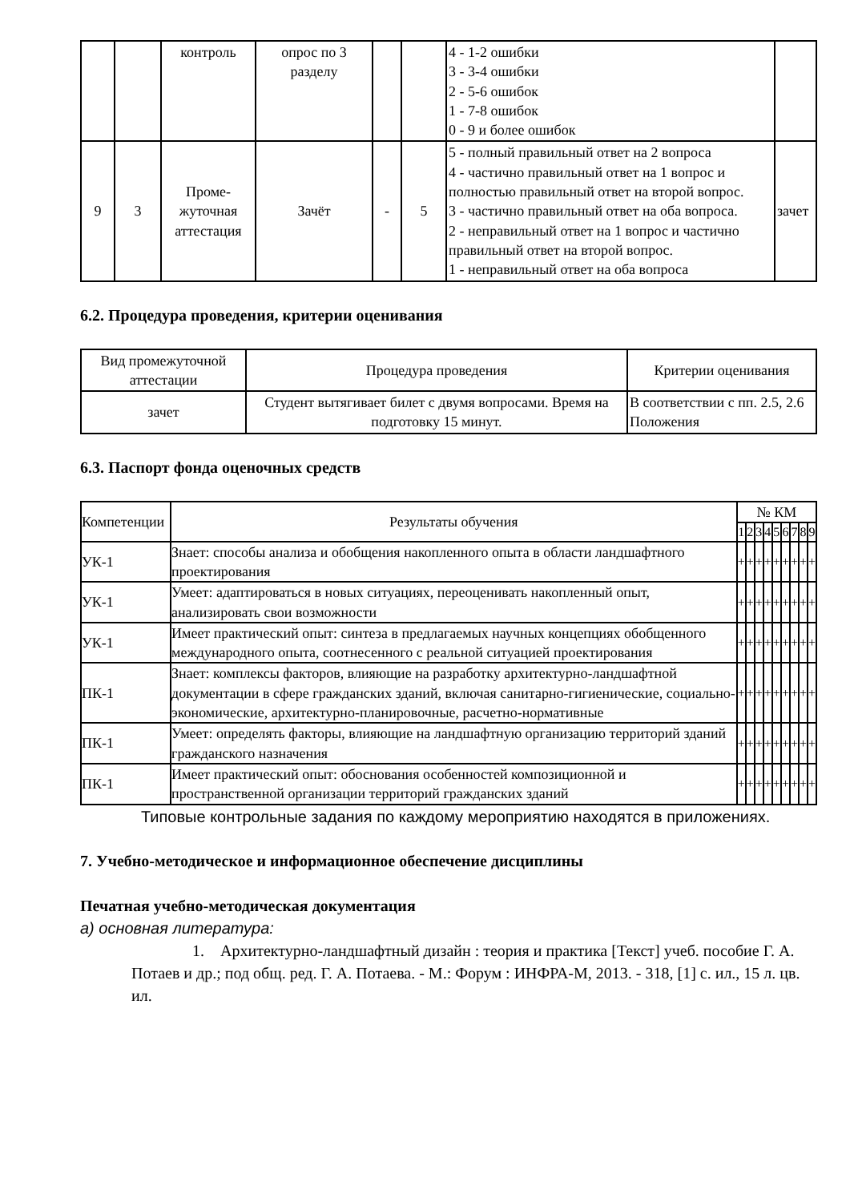| | | контроль | опрос по 3 разделу | | | 4 - 1-2 ошибки 3 - 3-4 ошибки 2 - 5-6 ошибок 1 - 7-8 ошибок 0 - 9 и более ошибок | |
| 9 | 3 | Проме- жуточная аттестация | Зачёт | - | 5 | 5 - полный правильный ответ на 2 вопроса 4 - частично правильный ответ на 1 вопрос и полностью правильный ответ на второй вопрос. 3 - частично правильный ответ на оба вопроса. 2 - неправильный ответ на 1 вопрос и частично правильный ответ на второй вопрос. 1 - неправильный ответ на оба вопроса | зачет |
6.2. Процедура проведения, критерии оценивания
| Вид промежуточной аттестации | Процедура проведения | Критерии оценивания |
| --- | --- | --- |
| зачет | Студент вытягивает билет с двумя вопросами. Время на подготовку 15 минут. | В соответствии с пп. 2.5, 2.6 Положения |
6.3. Паспорт фонда оценочных средств
| Компетенции | Результаты обучения | № КМ | | | | | | | | |
| | | 1 | 2 | 3 | 4 | 5 | 6 | 7 | 8 | 9 |
| УК-1 | Знает: способы анализа и обобщения накопленного опыта в области ландшафтного проектирования | + | + | + | + | + | + | + | + | + |
| УК-1 | Умеет: адаптироваться в новых ситуациях, переоценивать накопленный опыт, анализировать свои возможности | + | + | + | + | + | + | + | + | + |
| УК-1 | Имеет практический опыт: синтеза в предлагаемых научных концепциях обобщенного международного опыта, соотнесенного с реальной ситуацией проектирования | + | + | + | + | + | + | + | + | + |
| ПК-1 | Знает: комплексы факторов, влияющие на разработку архитектурно-ландшафтной документации в сфере гражданских зданий, включая санитарно-гигиенические, социально-экономические, архитектурно-планировочные, расчетно-нормативные | + | + | + | + | + | + | + | + | + |
| ПК-1 | Умеет: определять факторы, влияющие на ландшафтную организацию территорий зданий гражданского назначения | + | + | + | + | + | + | + | + | + |
| ПК-1 | Имеет практический опыт: обоснования особенностей композиционной и пространственной организации территорий гражданских зданий | + | + | + | + | + | + | + | + | + |
Типовые контрольные задания по каждому мероприятию находятся в приложениях.
7. Учебно-методическое и информационное обеспечение дисциплины
Печатная учебно-методическая документация
а) основная литература:
1. Архитектурно-ландшафтный дизайн : теория и практика [Текст] учеб. пособие Г. А. Потаев и др.; под общ. ред. Г. А. Потаева. - М.: Форум : ИНФРА-М, 2013. - 318, [1] с. ил., 15 л. цв. ил.